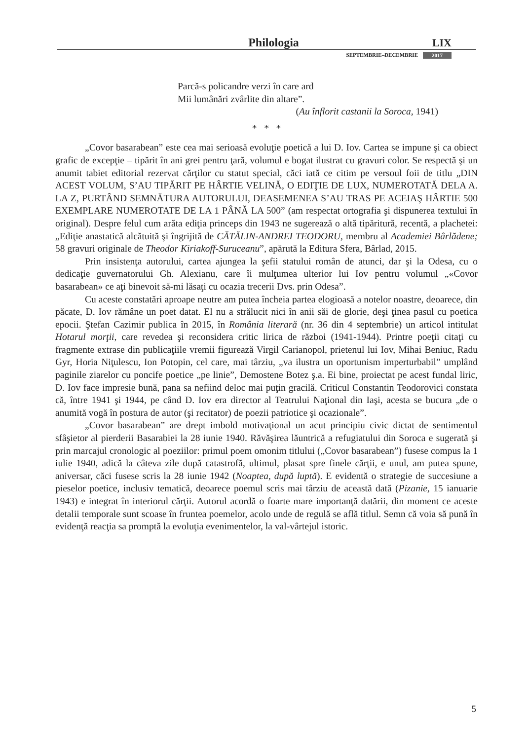Philologia LIX
SEPTEMBRIE–DECEMBRIE 2017
Parcă-s policandre verzi în care ard
Mii lumânări zvârlite din altare”.
(Au înflorit castanii la Soroca, 1941)
* * *
„Covor basarabean” este cea mai serioasă evoluţie poetică a lui D. Iov. Cartea se impune şi ca obiect grafic de excepţie – tipărit în ani grei pentru ţară, volumul e bogat ilustrat cu gravuri color. Se respectă şi un anumit tabiet editorial rezervat cărţilor cu statut special, căci iată ce citim pe versoul foii de titlu „DIN ACEST VOLUM, S’AU TIPĂRIT PE HÂRTIE VELINĂ, O EDIŢIE DE LUX, NUMEROTATĂ DELA A. LA Z, PURTÂND SEMNĂTURA AUTORULUI, DEASEMENEA S’AU TRAS PE ACEIAŞ HÂRTIE 500 EXEMPLARE NUMEROTATE DE LA 1 PÂNĂ LA 500” (am respectat ortografia şi dispunerea textului în original). Despre felul cum arăta ediţia princeps din 1943 ne sugerează o altă tipăritură, recentă, a plachetei: „Ediţie anastatică alcătuită şi îngrijită de CĂTĂLIN-ANDREI TEODORU, membru al Academiei Bârlădene; 58 gravuri originale de Theodor Kiriakoff-Suruceanu”, apărută la Editura Sfera, Bârlad, 2015.
Prin insistenţa autorului, cartea ajungea la şefii statului român de atunci, dar şi la Odesa, cu o dedicaţie guvernatorului Gh. Alexianu, care îi mulţumea ulterior lui Iov pentru volumul „«Covor basarabean» ce aţi binevoit să-mi lăsaţi cu ocazia trecerii Dvs. prin Odesa”.
Cu aceste constatări aproape neutre am putea încheia partea elogioasă a notelor noastre, deoarece, din păcate, D. Iov rămâne un poet datat. El nu a strălucit nici în anii săi de glorie, deşi ţinea pasul cu poetica epocii. Ştefan Cazimir publica în 2015, în România literară (nr. 36 din 4 septembrie) un articol intitulat Hotarul morţii, care revedea şi reconsidera critic lirica de război (1941-1944). Printre poeţii citaţi cu fragmente extrase din publicaţiile vremii figurează Virgil Carianopol, prietenul lui Iov, Mihai Beniuc, Radu Gyr, Horia Niţulescu, Ion Potopin, cel care, mai târziu, „va ilustra un oportunism imperturbabil” umplând paginile ziarelor cu poncife poetice „pe linie”, Demostene Botez ş.a. Ei bine, proiectat pe acest fundal liric, D. Iov face impresie bună, pana sa nefiind deloc mai puţin gracilă. Criticul Constantin Teodorovici constata că, între 1941 şi 1944, pe când D. Iov era director al Teatrului Naţional din Iaşi, acesta se bucura „de o anumită vogă în postura de autor (şi recitator) de poezii patriotice şi ocazionale”.
„Covor basarabean” are drept imbold motivaţional un acut principiu civic dictat de sentimentul sfâşietor al pierderii Basarabiei la 28 iunie 1940. Răvăşirea lăuntrică a refugiatului din Soroca e sugerată şi prin marcajul cronologic al poeziilor: primul poem omonim titlului („Covor basarabean”) fusese compus la 1 iulie 1940, adică la câteva zile după catastrofă, ultimul, plasat spre finele cărţii, e unul, am putea spune, aniversar, căci fusese scris la 28 iunie 1942 (Noaptea, după luptă). E evidentă o strategie de succesiune a pieselor poetice, inclusiv tematică, deoarece poemul scris mai târziu de această dată (Pizanie, 15 ianuarie 1943) e integrat în interiorul cărţii. Autorul acordă o foarte mare importanţă datării, din moment ce aceste detalii temporale sunt scoase în fruntea poemelor, acolo unde de regulă se află titlul. Semn că voia să pună în evidenţă reacţia sa promptă la evoluţia evenimentelor, la val-vârtejul istoric.
5